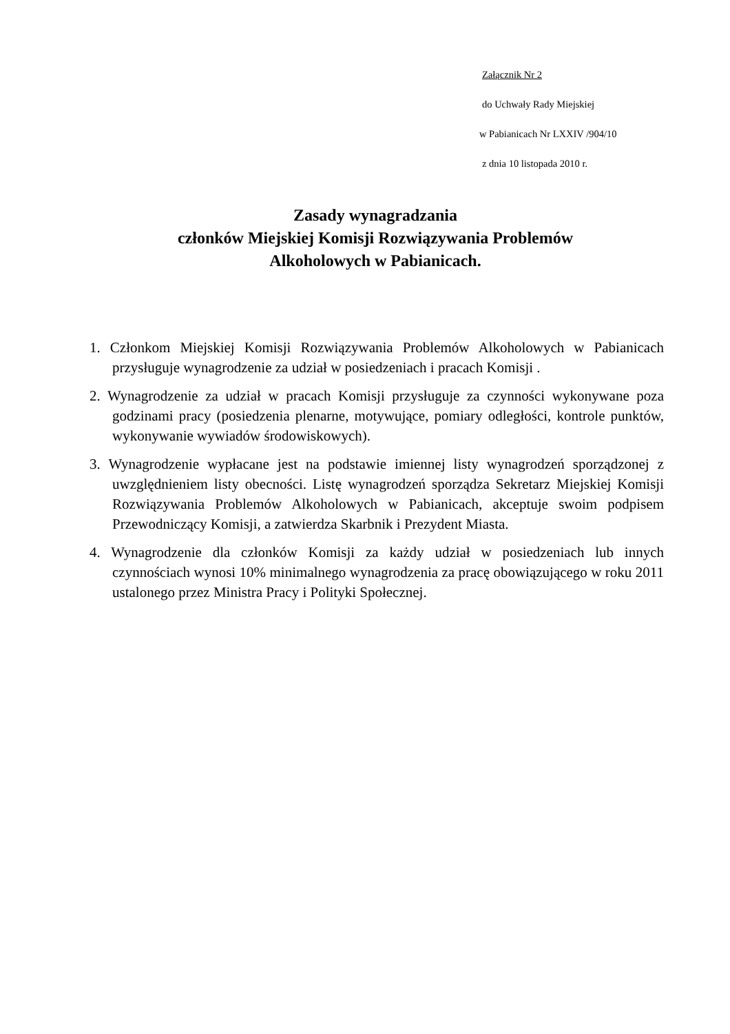Załącznik Nr 2
do Uchwały Rady Miejskiej
w Pabianicach Nr LXXIV /904/10
z dnia 10 listopada 2010 r.
Zasady wynagradzania
członków Miejskiej Komisji Rozwiązywania Problemów
Alkoholowych w Pabianicach.
1. Członkom Miejskiej Komisji Rozwiązywania Problemów Alkoholowych w Pabianicach przysługuje wynagrodzenie za udział w posiedzeniach i pracach Komisji .
2. Wynagrodzenie za udział w pracach Komisji przysługuje za czynności wykonywane poza godzinami pracy (posiedzenia plenarne, motywujące, pomiary odległości, kontrole punktów, wykonywanie wywiadów środowiskowych).
3. Wynagrodzenie wypłacane jest na podstawie imiennej listy wynagrodzeń sporządzonej z uwzględnieniem listy obecności. Listę wynagrodzeń sporządza Sekretarz Miejskiej Komisji Rozwiązywania Problemów Alkoholowych w Pabianicach, akceptuje swoim podpisem Przewodniczący Komisji, a zatwierdza Skarbnik i Prezydent Miasta.
4. Wynagrodzenie dla członków Komisji za każdy udział w posiedzeniach lub innych czynnościach wynosi 10% minimalnego wynagrodzenia za pracę obowiązującego w roku 2011 ustalonego przez Ministra Pracy i Polityki Społecznej.